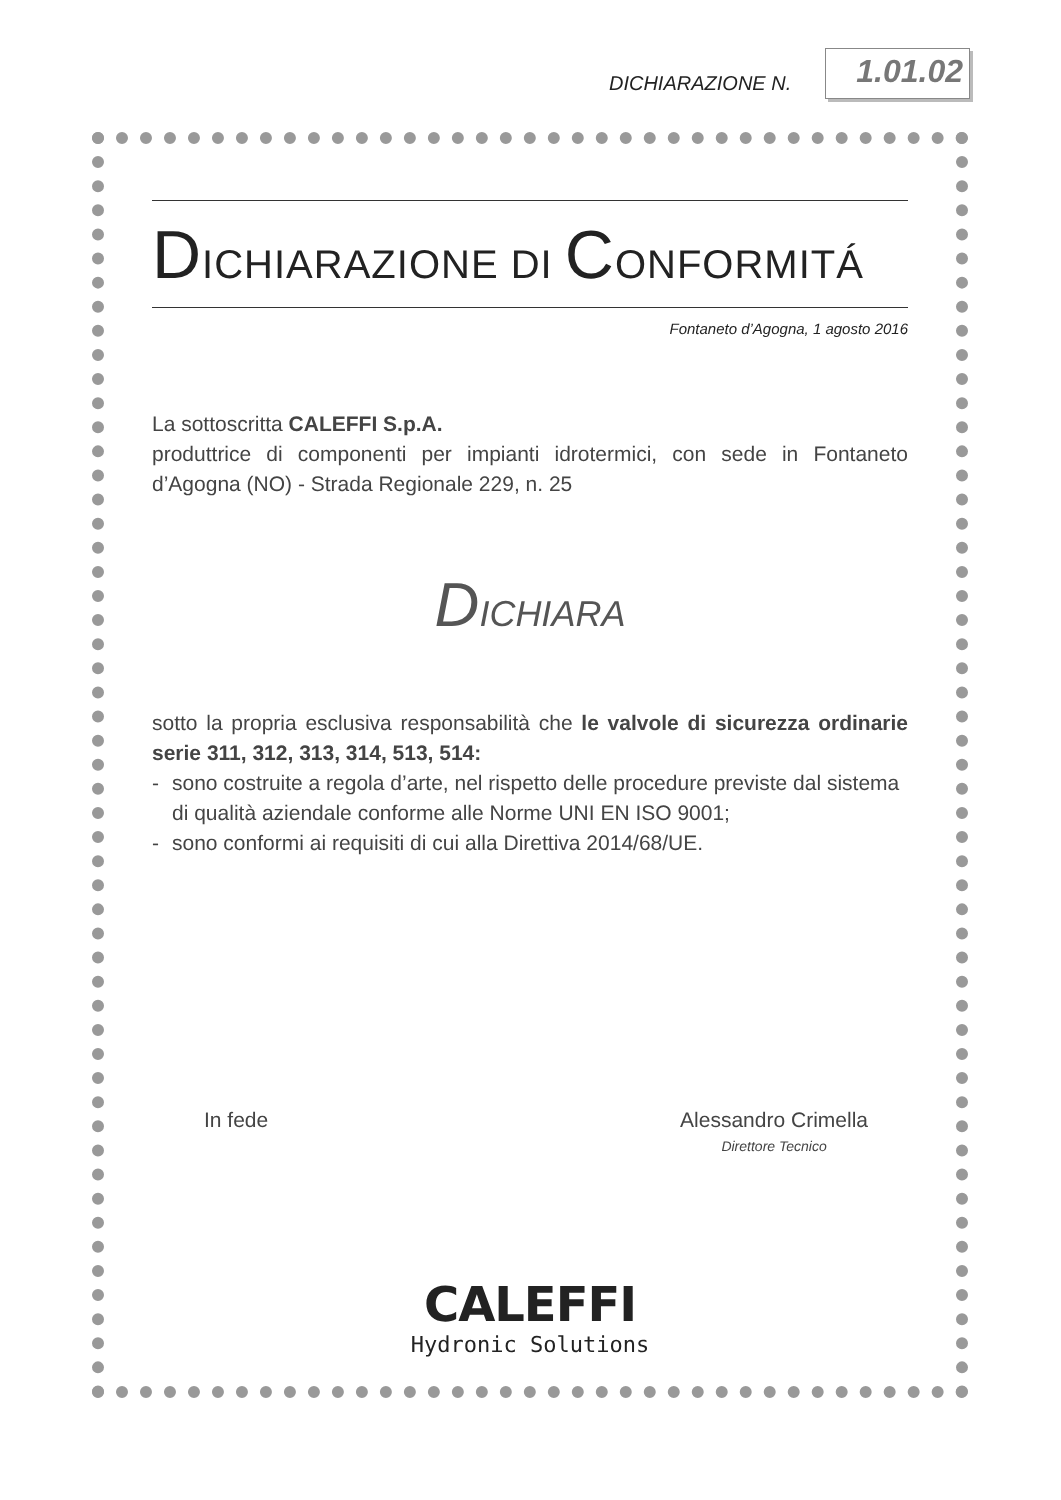DICHIARAZIONE N. 1.01.02
DICHIARAZIONE DI CONFORMITÁ
Fontaneto d’Agogna, 1 agosto 2016
La sottoscritta CALEFFI S.p.A.
produttrice di componenti per impianti idrotermici, con sede in Fontaneto d’Agogna (NO) - Strada Regionale 229, n. 25
DICHIARA
sotto la propria esclusiva responsabilità che le valvole di sicurezza ordinarie serie 311, 312, 313, 314, 513, 514:
- sono costruite a regola d’arte, nel rispetto delle procedure previste dal sistema di qualità aziendale conforme alle Norme UNI EN ISO 9001;
- sono conformi ai requisiti di cui alla Direttiva 2014/68/UE.
In fede Alessandro Crimella
Direttore Tecnico
CALEFFI
Hydronic Solutions